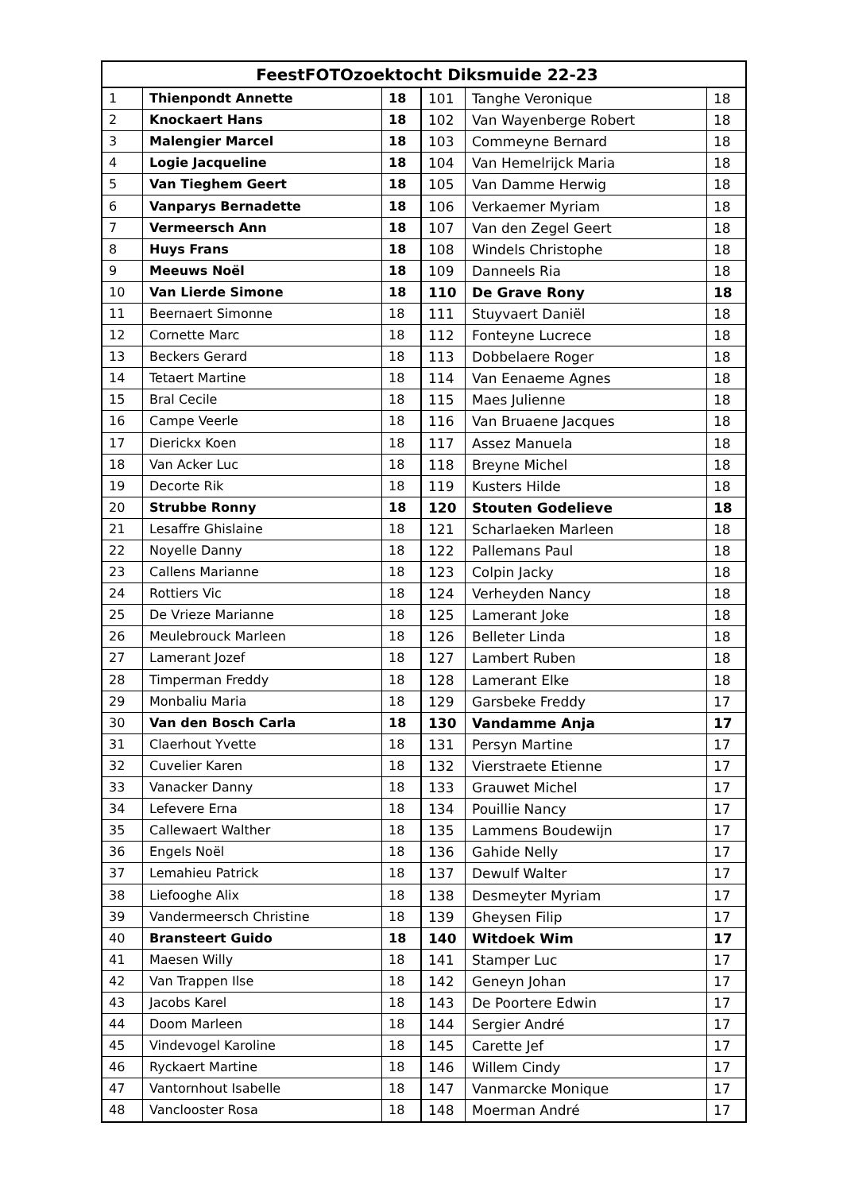| FeestFOTOzoektocht Diksmuide 22-23 | | | | | |
| --- | --- | --- | --- | --- | --- |
| 1 | Thienpondt Annette | 18 | 101 | Tanghe Veronique | 18 |
| 2 | Knockaert Hans | 18 | 102 | Van Wayenberge Robert | 18 |
| 3 | Malengier Marcel | 18 | 103 | Commeyne Bernard | 18 |
| 4 | Logie Jacqueline | 18 | 104 | Van Hemelrijck Maria | 18 |
| 5 | Van Tieghem Geert | 18 | 105 | Van Damme Herwig | 18 |
| 6 | Vanparys Bernadette | 18 | 106 | Verkaemer Myriam | 18 |
| 7 | Vermeersch Ann | 18 | 107 | Van den Zegel Geert | 18 |
| 8 | Huys Frans | 18 | 108 | Windels Christophe | 18 |
| 9 | Meeuws Noël | 18 | 109 | Danneels Ria | 18 |
| 10 | Van Lierde Simone | 18 | 110 | De Grave Rony | 18 |
| 11 | Beernaert Simonne | 18 | 111 | Stuyvaert Daniël | 18 |
| 12 | Cornette Marc | 18 | 112 | Fonteyne Lucrece | 18 |
| 13 | Beckers Gerard | 18 | 113 | Dobbelaere Roger | 18 |
| 14 | Tetaert Martine | 18 | 114 | Van Eenaeme Agnes | 18 |
| 15 | Bral Cecile | 18 | 115 | Maes Julienne | 18 |
| 16 | Campe Veerle | 18 | 116 | Van Bruaene Jacques | 18 |
| 17 | Dierickx Koen | 18 | 117 | Assez Manuela | 18 |
| 18 | Van Acker Luc | 18 | 118 | Breyne Michel | 18 |
| 19 | Decorte Rik | 18 | 119 | Kusters Hilde | 18 |
| 20 | Strubbe Ronny | 18 | 120 | Stouten Godelieve | 18 |
| 21 | Lesaffre Ghislaine | 18 | 121 | Scharlaeken Marleen | 18 |
| 22 | Noyelle Danny | 18 | 122 | Pallemans Paul | 18 |
| 23 | Callens Marianne | 18 | 123 | Colpin Jacky | 18 |
| 24 | Rottiers Vic | 18 | 124 | Verheyden Nancy | 18 |
| 25 | De Vrieze Marianne | 18 | 125 | Lamerant Joke | 18 |
| 26 | Meulebrouck Marleen | 18 | 126 | Belleter Linda | 18 |
| 27 | Lamerant Jozef | 18 | 127 | Lambert Ruben | 18 |
| 28 | Timperman Freddy | 18 | 128 | Lamerant Elke | 18 |
| 29 | Monbaliu Maria | 18 | 129 | Garsbeke Freddy | 17 |
| 30 | Van den Bosch Carla | 18 | 130 | Vandamme Anja | 17 |
| 31 | Claerhout Yvette | 18 | 131 | Persyn Martine | 17 |
| 32 | Cuvelier Karen | 18 | 132 | Vierstraete Etienne | 17 |
| 33 | Vanacker Danny | 18 | 133 | Grauwet Michel | 17 |
| 34 | Lefevere Erna | 18 | 134 | Pouillie Nancy | 17 |
| 35 | Callewaert Walther | 18 | 135 | Lammens Boudewijn | 17 |
| 36 | Engels Noël | 18 | 136 | Gahide Nelly | 17 |
| 37 | Lemahieu Patrick | 18 | 137 | Dewulf Walter | 17 |
| 38 | Liefooghe Alix | 18 | 138 | Desmeyter Myriam | 17 |
| 39 | Vandermeersch Christine | 18 | 139 | Gheysen Filip | 17 |
| 40 | Bransteert Guido | 18 | 140 | Witdoek Wim | 17 |
| 41 | Maesen Willy | 18 | 141 | Stamper Luc | 17 |
| 42 | Van Trappen Ilse | 18 | 142 | Geneyn Johan | 17 |
| 43 | Jacobs Karel | 18 | 143 | De Poortere Edwin | 17 |
| 44 | Doom Marleen | 18 | 144 | Sergier André | 17 |
| 45 | Vindevogel Karoline | 18 | 145 | Carette Jef | 17 |
| 46 | Ryckaert Martine | 18 | 146 | Willem Cindy | 17 |
| 47 | Vantornhout Isabelle | 18 | 147 | Vanmarcke Monique | 17 |
| 48 | Vanclooster Rosa | 18 | 148 | Moerman André | 17 |